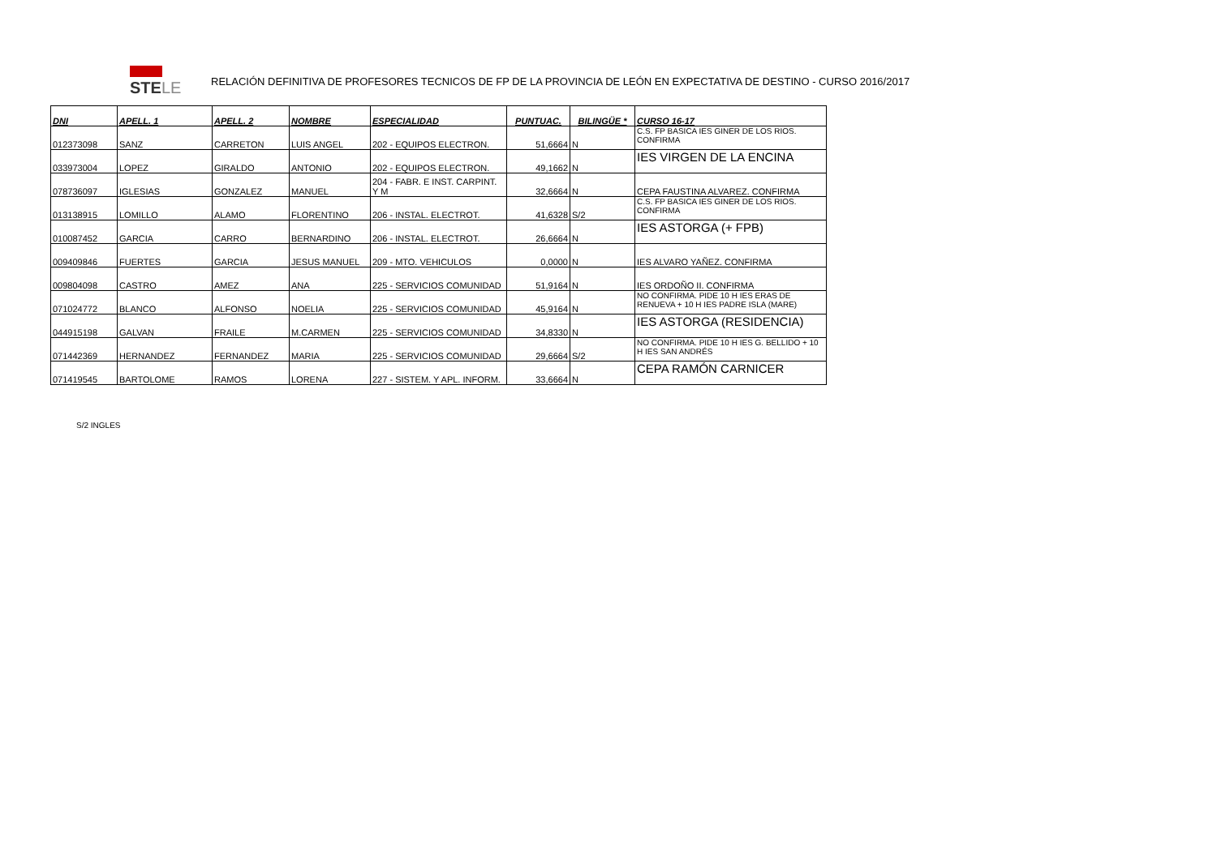STELE
RELACIÓN DEFINITIVA DE PROFESORES TECNICOS DE FP DE LA PROVINCIA DE LEÓN EN EXPECTATIVA DE DESTINO - CURSO 2016/2017
| DNI | APELL. 1 | APELL. 2 | NOMBRE | ESPECIALIDAD | PUNTUAC. | BILINGÜE * | CURSO 16-17 |
| --- | --- | --- | --- | --- | --- | --- | --- |
| 012373098 | SANZ | CARRETON | LUIS ANGEL | 202 - EQUIPOS ELECTRON. | 51,6664 | N | C.S. FP BASICA IES GINER DE LOS RIOS. CONFIRMA |
| 033973004 | LOPEZ | GIRALDO | ANTONIO | 202 - EQUIPOS ELECTRON. | 49,1662 | N | IES VIRGEN DE LA ENCINA |
| 078736097 | IGLESIAS | GONZALEZ | MANUEL | 204 - FABR. E INST. CARPINT. Y M | 32,6664 | N | CEPA FAUSTINA ALVAREZ. CONFIRMA |
| 013138915 | LOMILLO | ALAMO | FLORENTINO | 206 - INSTAL. ELECTROT. | 41,6328 | S/2 | C.S. FP BASICA IES GINER DE LOS RIOS. CONFIRMA |
| 010087452 | GARCIA | CARRO | BERNARDINO | 206 - INSTAL. ELECTROT. | 26,6664 | N | IES ASTORGA (+ FPB) |
| 009409846 | FUERTES | GARCIA | JESUS MANUEL | 209 - MTO. VEHICULOS | 0,0000 | N | IES ALVARO YAÑEZ. CONFIRMA |
| 009804098 | CASTRO | AMEZ | ANA | 225 - SERVICIOS COMUNIDAD | 51,9164 | N | IES ORDOÑO II. CONFIRMA |
| 071024772 | BLANCO | ALFONSO | NOELIA | 225 - SERVICIOS COMUNIDAD | 45,9164 | N | NO CONFIRMA. PIDE 10 H IES ERAS DE RENUEVA + 10 H IES PADRE ISLA (MARE) |
| 044915198 | GALVAN | FRAILE | M.CARMEN | 225 - SERVICIOS COMUNIDAD | 34,8330 | N | IES ASTORGA (RESIDENCIA) |
| 071442369 | HERNANDEZ | FERNANDEZ | MARIA | 225 - SERVICIOS COMUNIDAD | 29,6664 | S/2 | NO CONFIRMA. PIDE 10 H IES G. BELLIDO + 10 H IES SAN ANDRÉS |
| 071419545 | BARTOLOME | RAMOS | LORENA | 227 - SISTEM. Y APL. INFORM. | 33,6664 | N | CEPA RAMÓN CARNICER |
S/2 INGLES